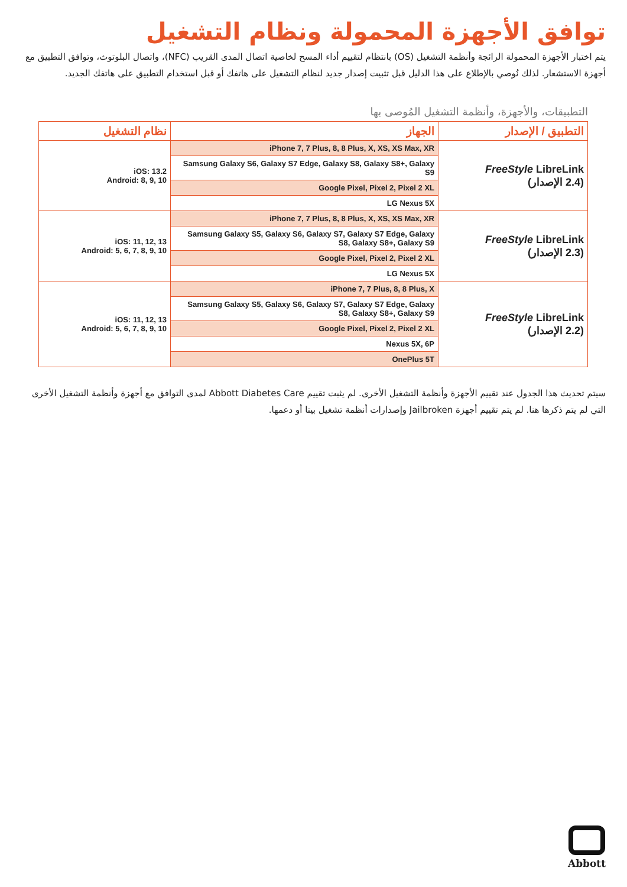توافق الأجهزة المحمولة ونظام التشغيل
يتم اختبار الأجهزة المحمولة الرائجة وأنظمة التشغيل (OS) بانتظام لتقييم أداء المسح لخاصية اتصال المدى القريب (NFC)، واتصال البلوتوث، وتوافق التطبيق مع أجهزة الاستشعار. لذلك نُوصي بالإطلاع على هذا الدليل قبل تثبيت إصدار جديد لنظام التشغيل على هاتفك أو قبل استخدام التطبيق على هاتفك الجديد.
التطبيقات، والأجهزة، وأنظمة التشغيل المُوصى بها
| التطبيق / الإصدار | الجهاز | نظام التشغيل |
| --- | --- | --- |
| FreeStyle LibreLink (2.4 الإصدار) | iPhone 7, 7 Plus, 8, 8 Plus, X, XS, XS Max, XR | iOS: 13.2 Android: 8, 9, 10 |
| | Samsung Galaxy S6, Galaxy S7 Edge, Galaxy S8, Galaxy S8+, Galaxy S9 | |
| | Google Pixel, Pixel 2, Pixel 2 XL | |
| | LG Nexus 5X | |
| FreeStyle LibreLink (2.3 الإصدار) | iPhone 7, 7 Plus, 8, 8 Plus, X, XS, XS Max, XR | iOS: 11, 12, 13 Android: 5, 6, 7, 8, 9, 10 |
| | Samsung Galaxy S5, Galaxy S6, Galaxy S7, Galaxy S7 Edge, Galaxy S8, Galaxy S8+, Galaxy S9 | |
| | Google Pixel, Pixel 2, Pixel 2 XL | |
| | LG Nexus 5X | |
| FreeStyle LibreLink (2.2 الإصدار) | iPhone 7, 7 Plus, 8, 8 Plus, X | iOS: 11, 12, 13 Android: 5, 6, 7, 8, 9, 10 |
| | Samsung Galaxy S5, Galaxy S6, Galaxy S7, Galaxy S7 Edge, Galaxy S8, Galaxy S8+, Galaxy S9 | |
| | Google Pixel, Pixel 2, Pixel 2 XL | |
| | Nexus 5X, 6P | |
| | OnePlus 5T | |
سيتم تحديث هذا الجدول عند تقييم الأجهزة وأنظمة التشغيل الأخرى. لم يثبت تقييم Abbott Diabetes Care لمدى التوافق مع أجهزة وأنظمة التشغيل الأخرى التي لم يتم ذكرها هنا. لم يتم تقييم أجهزة Jailbroken وإصدارات أنظمة تشغيل بيتا أو دعمها.
Abbott